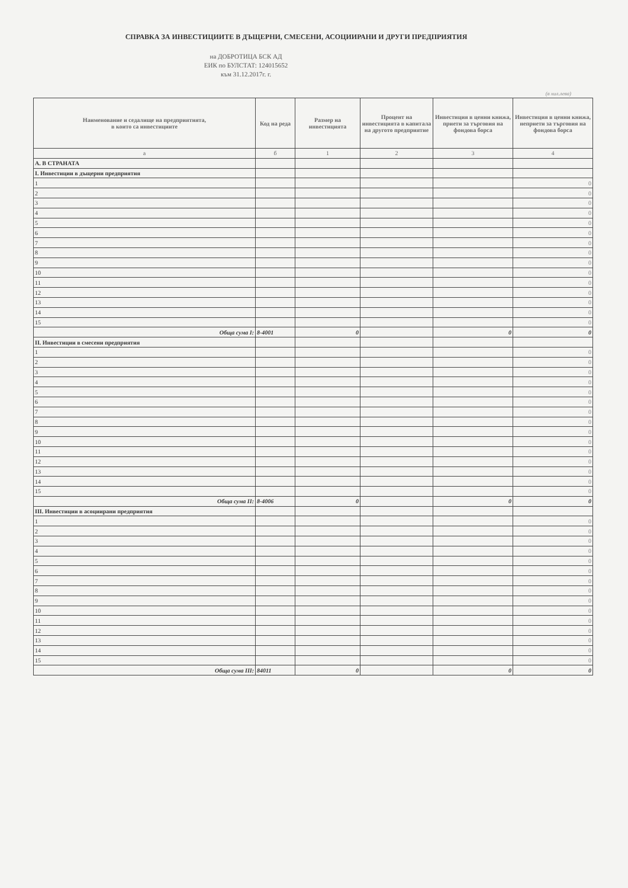СПРАВКА ЗА ИНВЕСТИЦИИТЕ В ДЪЩЕРНИ, СМЕСЕНИ, АСОЦИИРАНИ И ДРУГИ ПРЕДПРИЯТИЯ
на ДОБРОТИЦА БСК АД
ЕИК по БУЛСТАТ: 124015652
към 31.12.2017г. г.
(в хил.лева)
| Наименование и седалище на предприятията, в които са инвестициите | Код на реда | Размер на инвестицията | Процент на инвестицията в капитала на другото предприятие | Инвестиция в ценни книжа, приети за търговия на фондова борса | Инвестиция в ценни книжа, неприети за търговия на фондова борса |
| --- | --- | --- | --- | --- | --- |
| а | б | 1 | 2 | 3 | 4 |
| А. В СТРАНАТА | | | | | |
| I. Инвестиции в дъщерни предприятия | | | | | |
| 1 | | | | | 0 |
| 2 | | | | | 0 |
| 3 | | | | | 0 |
| 4 | | | | | 0 |
| 5 | | | | | 0 |
| 6 | | | | | 0 |
| 7 | | | | | 0 |
| 8 | | | | | 0 |
| 9 | | | | | 0 |
| 10 | | | | | 0 |
| 11 | | | | | 0 |
| 12 | | | | | 0 |
| 13 | | | | | 0 |
| 14 | | | | | 0 |
| 15 | | | | | 0 |
| Обща сума I: | 8-4001 | 0 | | 0 | 0 |
| II. Инвестиции в смесени предприятия | | | | | |
| 1 | | | | | 0 |
| 2 | | | | | 0 |
| 3 | | | | | 0 |
| 4 | | | | | 0 |
| 5 | | | | | 0 |
| 6 | | | | | 0 |
| 7 | | | | | 0 |
| 8 | | | | | 0 |
| 9 | | | | | 0 |
| 10 | | | | | 0 |
| 11 | | | | | 0 |
| 12 | | | | | 0 |
| 13 | | | | | 0 |
| 14 | | | | | 0 |
| 15 | | | | | 0 |
| Обща сума II: | 8-4006 | 0 | | 0 | 0 |
| III. Инвестиции в асоциирани предприятия | | | | | |
| 1 | | | | | 0 |
| 2 | | | | | 0 |
| 3 | | | | | 0 |
| 4 | | | | | 0 |
| 5 | | | | | 0 |
| 6 | | | | | 0 |
| 7 | | | | | 0 |
| 8 | | | | | 0 |
| 9 | | | | | 0 |
| 10 | | | | | 0 |
| 11 | | | | | 0 |
| 12 | | | | | 0 |
| 13 | | | | | 0 |
| 14 | | | | | 0 |
| 15 | | | | | 0 |
| Обща сума III: | 84011 | 0 | | 0 | 0 |